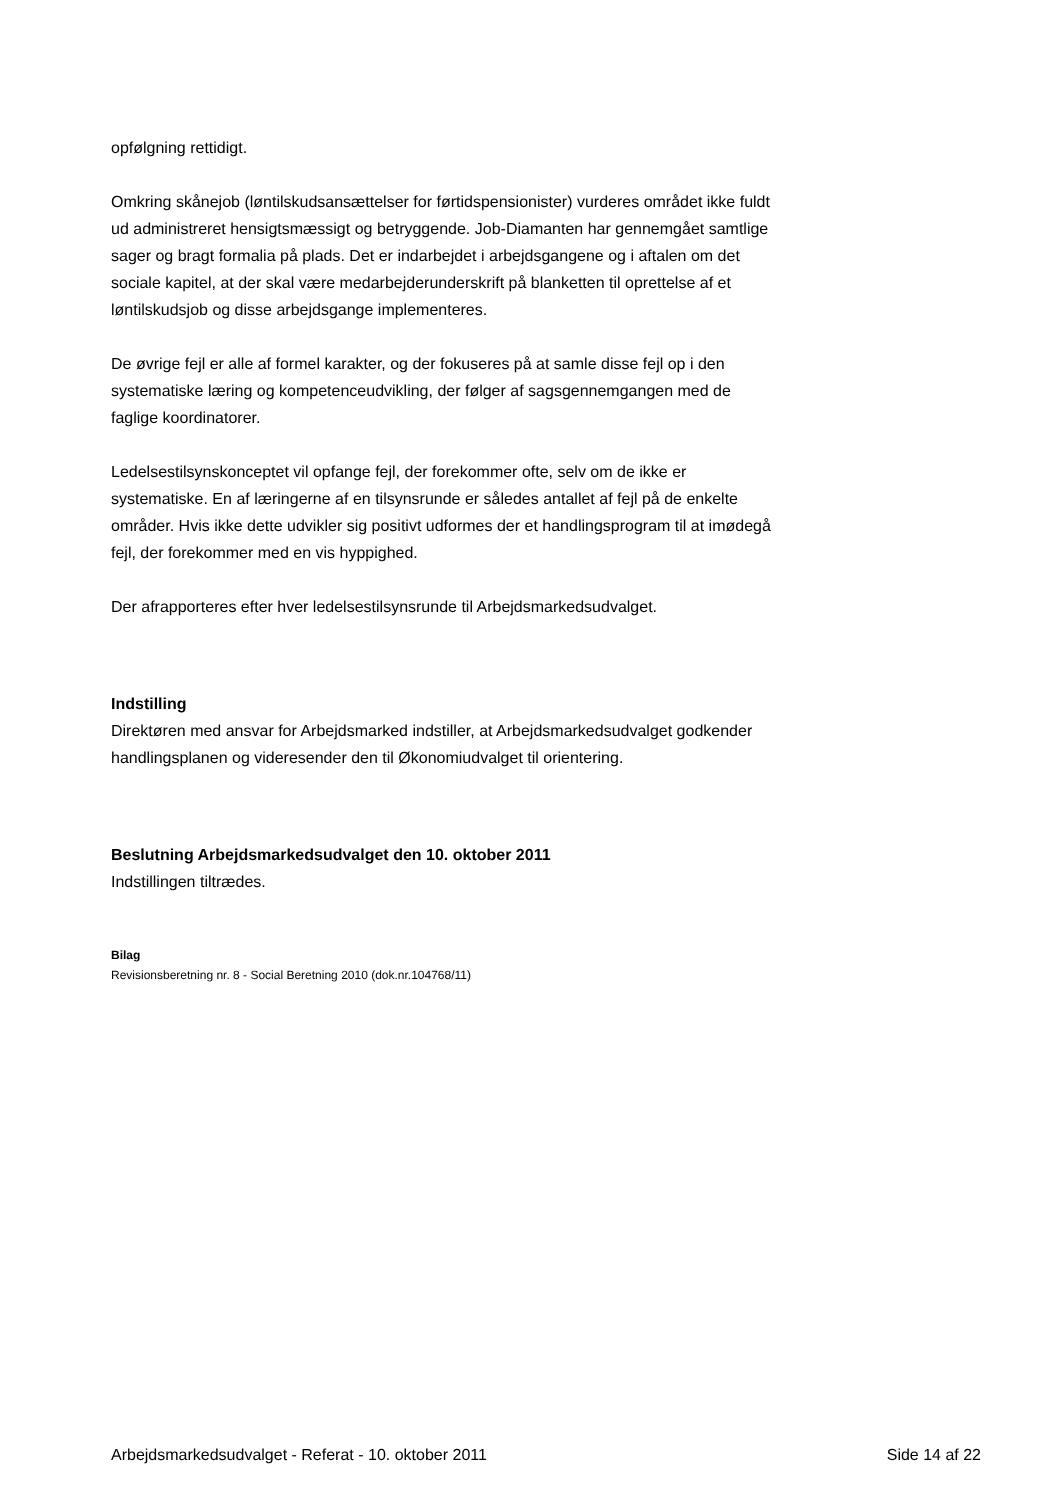opfølgning rettidigt.
Omkring skånejob (løntilskudsansættelser for førtidspensionister) vurderes området ikke fuldt ud administreret hensigtsmæssigt og betryggende. Job-Diamanten har gennemgået samtlige sager og bragt formalia på plads. Det er indarbejdet i arbejdsgangene og i aftalen om det sociale kapitel, at der skal være medarbejderunderskrift på blanketten til oprettelse af et løntilskudsjob og disse arbejdsgange implementeres.
De øvrige fejl er alle af formel karakter, og der fokuseres på at samle disse fejl op i den systematiske læring og kompetenceudvikling, der følger af sagsgennemgangen med de faglige koordinatorer.
Ledelsestilsynskonceptet vil opfange fejl, der forekommer ofte, selv om de ikke er systematiske. En af læringerne af en tilsynsrunde er således antallet af fejl på de enkelte områder. Hvis ikke dette udvikler sig positivt udformes der et handlingsprogram til at imødegå fejl, der forekommer med en vis hyppighed.
Der afrapporteres efter hver ledelsestilsynsrunde til Arbejdsmarkedsudvalget.
Indstilling
Direktøren med ansvar for Arbejdsmarked indstiller, at Arbejdsmarkedsudvalget godkender handlingsplanen og videresender den til Økonomiudvalget til orientering.
Beslutning Arbejdsmarkedsudvalget den 10. oktober 2011
Indstillingen tiltrædes.
Bilag
Revisionsberetning nr. 8 - Social Beretning 2010 (dok.nr.104768/11)
Arbejdsmarkedsudvalget - Referat - 10. oktober 2011 Side 14 af 22